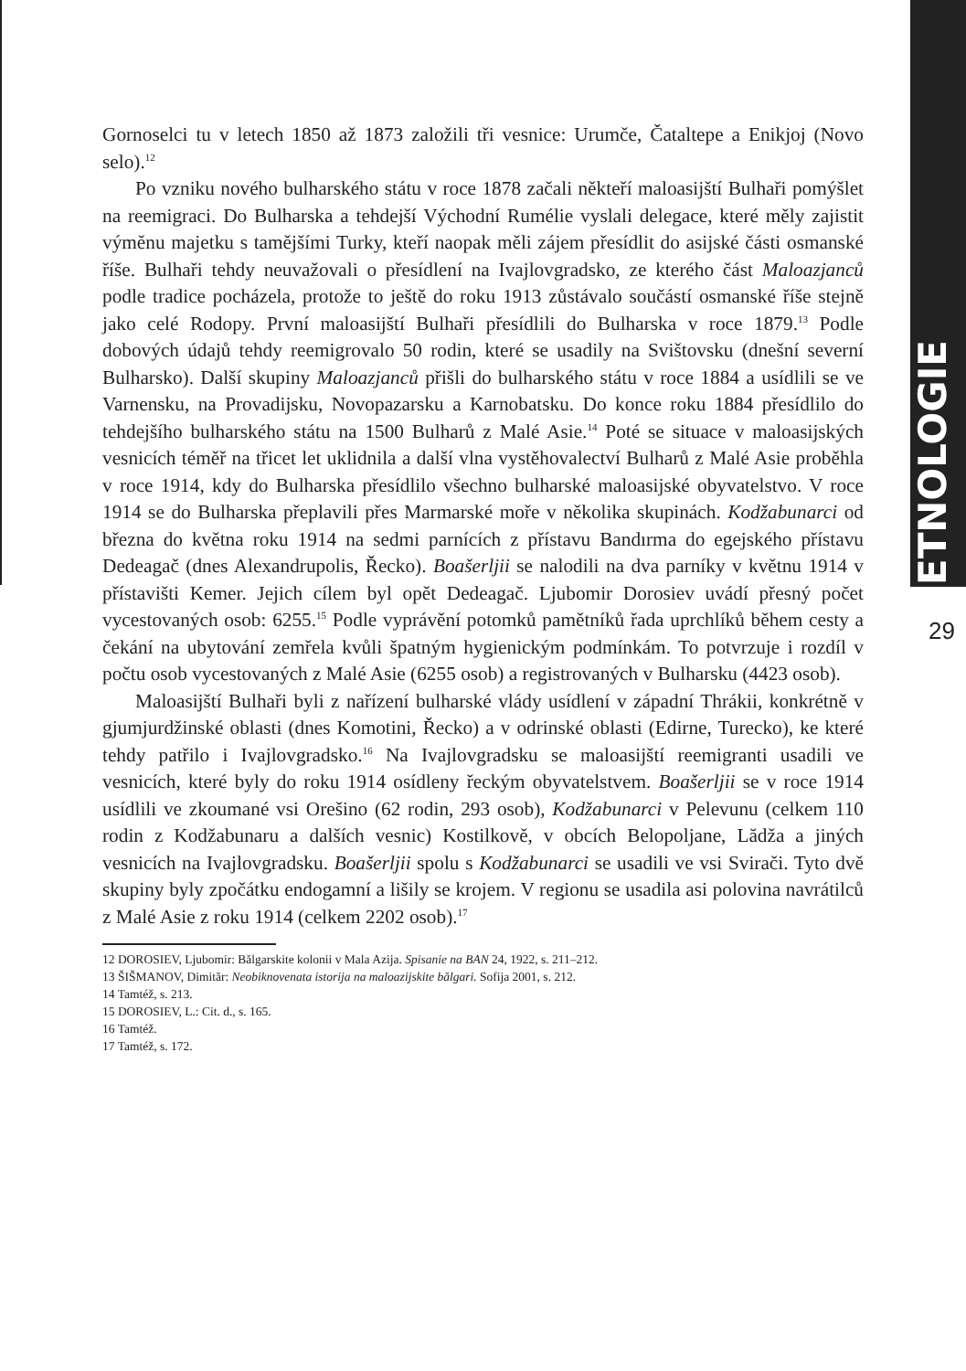ETNOLOGIE
29
Gornoselci tu v letech 1850 až 1873 založili tři vesnice: Urumče, Čataltepe a Enikjoj (Novo selo).<sup>12</sup>
Po vzniku nového bulharského státu v roce 1878 začali někteří maloasijští Bulhaři pomýšlet na reemigraci. Do Bulharska a tehdejší Východní Rumélie vyslali delegace, které měly zajistit výměnu majetku s tamějšími Turky, kteří naopak měli zájem přesídlit do asijské části osmanské říše. Bulhaři tehdy neuvažovali o přesídlení na Ivajlovgradsko, ze kterého část Maloazjanců podle tradice pocházela, protože to ještě do roku 1913 zůstávalo součástí osmanské říše stejně jako celé Rodopy. První maloasijští Bulhaři přesídlili do Bulharska v roce 1879.<sup>13</sup> Podle dobových údajů tehdy reemigrovalo 50 rodin, které se usadily na Svištovsku (dnešní severní Bulharsko). Další skupiny Maloazjanců přišli do bulharského státu v roce 1884 a usídlili se ve Varnensku, na Provadijsku, Novopazarsku a Karnobatsku. Do konce roku 1884 přesídlilo do tehdejšího bulharského státu na 1500 Bulharů z Malé Asie.<sup>14</sup> Poté se situace v maloasijských vesnicích téměř na třicet let uklidnila a další vlna vystěhovalectví Bulharů z Malé Asie proběhla v roce 1914, kdy do Bulharska přesídlilo všechno bulharské maloasijské obyvatelstvo. V roce 1914 se do Bulharska přeplavili přes Marmarské moře v několika skupinách. Kodžabunarci od března do května roku 1914 na sedmi parnících z přístavu Bandırma do egejského přístavu Dedeagač (dnes Alexandrupolis, Řecko). Boašerljii se nalodili na dva parníky v květnu 1914 v přístavišti Kemer. Jejich cílem byl opět Dedeagač. Ljubomir Dorosiev uvádí přesný počet vycestovaných osob: 6255.<sup>15</sup> Podle vyprávění potomků pamětníků řada uprchlíků během cesty a čekání na ubytování zemřela kvůli špatným hygienickým podmínkám. To potvrzuje i rozdíl v počtu osob vycestovaných z Malé Asie (6255 osob) a registrovaných v Bulharsku (4423 osob).
Maloasijští Bulhaři byli z nařízení bulharské vlády usídlení v západní Thrákii, konkrétně v gjumjurdžinské oblasti (dnes Komotini, Řecko) a v odrinské oblasti (Edirne, Turecko), ke které tehdy patřilo i Ivajlovgradsko.<sup>16</sup> Na Ivajlovgradsku se maloasijští reemigranti usadili ve vesnicích, které byly do roku 1914 osídleny řeckým obyvatelstvem. Boašerljii se v roce 1914 usídlili ve zkoumané vsi Orešino (62 rodin, 293 osob), Kodžabunarci v Pelevunu (celkem 110 rodin z Kodžabunaru a dalších vesnic) Kostilkově, v obcích Belopoljane, Lădža a jiných vesnicích na Ivajlovgradsku. Boašerljii spolu s Kodžabunarci se usadili ve vsi Svirači. Tyto dvě skupiny byly zpočátku endogamní a lišily se krojem. V regionu se usadila asi polovina navrátilců z Malé Asie z roku 1914 (celkem 2202 osob).<sup>17</sup>
12 DOROSIEV, Ljubomir: Bălgarskite kolonii v Mala Azija. Spisanie na BAN 24, 1922, s. 211–212.
13 ŠIŠMANOV, Dimităr: Neobiknovenata istorija na maloazijskite bălgari. Sofija 2001, s. 212.
14 Tamtéž, s. 213.
15 DOROSIEV, L.: Cit. d., s. 165.
16 Tamtéž.
17 Tamtéž, s. 172.